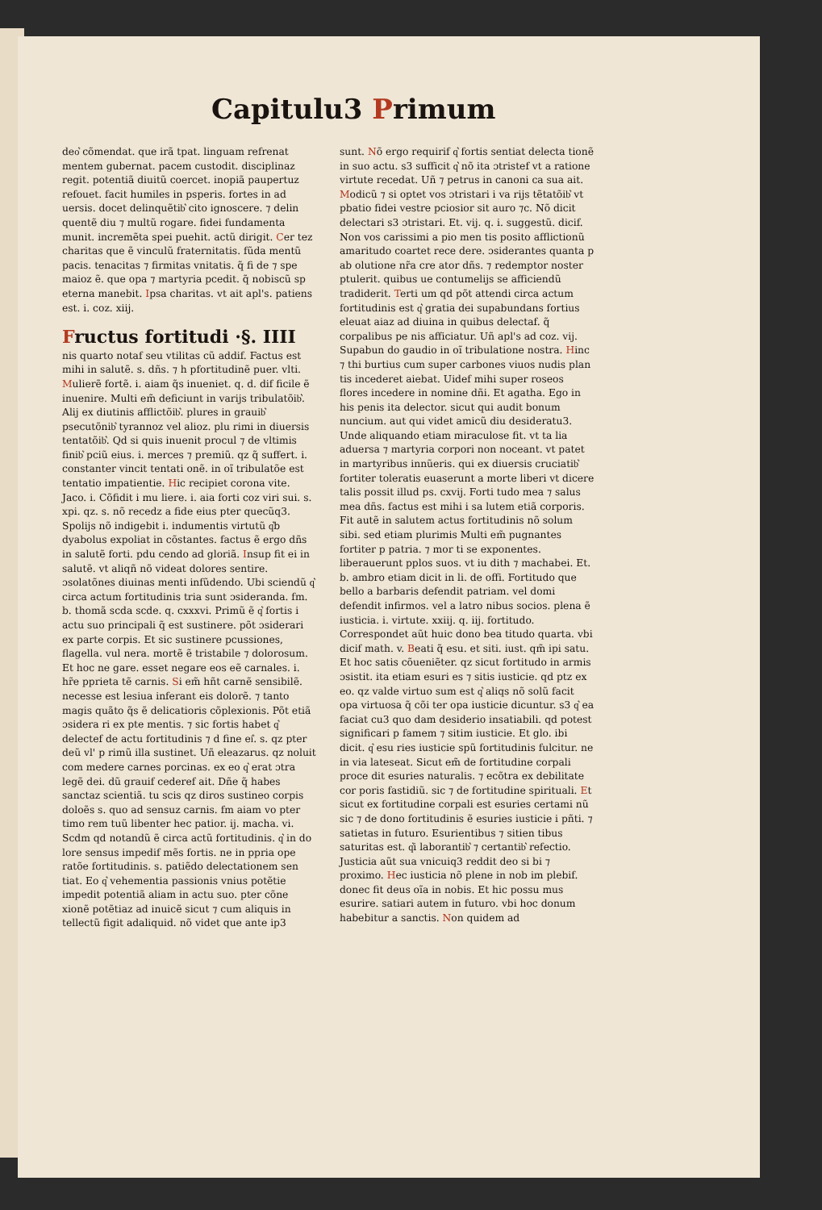Capitulu3 Primum
deo͛ cõmendat. que irã tpat. linguam refrenat mentem gubernat. pacem custodit. disciplinaz regit. potentiã diuitũ coercet. inopiã paupertuz refouet. facit humiles in psperis. fortes in ad uersis. docet delinquẽtib͛ cito ignoscere. ⁊ delin quentẽ diu ⁊ multũ rogare. fidei fundamenta munit. incremẽta spei puehit. actũ dirigit. Cer tez charitas que ẽ vinculũ fraternitatis. fũda mentũ pacis. tenacitas ⁊ firmitas vnitatis. q̃ fi de ⁊ spe maioz ẽ. que opa ⁊ martyria pcedit. q̃ nobiscũ sp eterna manebit. Ipsa charitas. vt ait apl's. patiens est. i. coz. xiij.
Fructus fortitudi ·§. IIII
nis quarto notaf seu vtilitas cũ addif. Factus est mihi in salutẽ. s. dñs. ⁊ h pfortitudinẽ puer. vlti. Mulierẽ fortẽ. i. aiam q̃s inueniet. q. d. dif ficile ẽ inuenire. Multi em̃ deficiunt in varijs tribulatõib͛. Alij ex diutinis afflictõib͛. plures in grauib͛ psecutõnib͛ tyrannoz vel alioz. plu rimi in diuersis tentatõib͛. Qd si quis inuenit procul ⁊ de vltimis finib͛ pciũ eius. i. merces ⁊ premiũ. qz q̃ suffert. i. constanter vincit tentati onẽ. in oĩ tribulatõe est tentatio impatientie. Hic recipiet corona vite. Jaco. i. Cõfidit i mu liere. i. aia forti coz viri sui. s. xpi. qz. s. nõ recedz a fide eius pter quecũq3. Spolijs nõ indigebit i. indumentis virtutũ q͛b dyabolus expoliat in cõstantes. factus ẽ ergo dñs in salutẽ forti. pdu cendo ad gloriã. Insup fit ei in salutẽ. vt aliqñ nõ videat dolores sentire. ɔsolatõnes diuinas menti infũdendo. Ubi sciendũ q͛ circa actum fortitudinis tria sunt ɔsideranda. fm. b. thomã scda scde. q. cxxxvi. Primũ ẽ q͛ fortis i actu suo principali q̃ est sustinere. põt ɔsiderari ex parte corpis. Et sic sustinere pcussiones, flagella. vul nera. mortẽ ẽ tristabile ⁊ dolorosum. Et hoc ne gare. esset negare eos eẽ carnales. i. hr̃e pprieta tẽ carnis. Si em̃ hñt carnẽ sensibilẽ. necesse est lesiua inferant eis dolorẽ. ⁊ tanto magis quãto q̃s ẽ delicatioris cõplexionis. Põt etiã ɔsidera ri ex pte mentis. ⁊ sic fortis habet q͛ delectef de actu fortitudinis ⁊ d fine ei͛. s. qz pter deũ vl' p rimũ illa sustinet. Uñ eleazarus. qz noluit com medere carnes porcinas. ex eo q͛ erat ɔtra legẽ dei. dũ grauif cederef ait. Dñe q̃ habes sanctaz scientiã. tu scis qz diros sustineo corpis doloẽs s. quo ad sensuz carnis. fm aiam vo pter timo rem tuũ libenter hec patior. ij. macha. vi. Scdm qd notandũ ẽ circa actũ fortitudinis. q͛ in do lore sensus impedif mẽs fortis. ne in ppria ope ratõe fortitudinis. s. patiẽdo delectationem sen tiat. Eo q͛ vehementia passionis vnius potẽtie impedit potentiã aliam in actu suo. pter cõne xionẽ potẽtiaz ad inuicẽ sicut ⁊ cum aliquis in tellectũ figit adaliquid. nõ videt que ante ip3
sunt. Nõ ergo requirif q͛ fortis sentiat delecta tionẽ in suo actu. s3 sufficit q͛ nõ ita ɔtristef vt a ratione virtute recedat. Uñ ⁊ petrus in canoni ca sua ait. Modicũ ⁊ si optet vos ɔtristari i va rijs tẽtatõib͛ vt pbatio fidei vestre pciosior sit auro ⁊c. Nõ dicit delectari s3 ɔtristari. Et. vij. q. i. suggestũ. dicif. Non vos carissimi a pio men tis posito afflictionũ amaritudo coartet rece dere. ɔsiderantes quanta p ab olutione nr̃a cre ator dñs. ⁊ redemptor noster ptulerit. quibus ue contumelijs se afficiendũ tradiderit. Terti um qd põt attendi circa actum fortitudinis est q͛ gratia dei supabundans fortius eleuat aiaz ad diuina in quibus delectaf. q̃ corpalibus pe nis afficiatur. Uñ apl's ad coz. vij. Supabun do gaudio in oĩ tribulatione nostra. Hinc ⁊ thi burtius cum super carbones viuos nudis plan tis incederet aiebat. Uidef mihi super roseos flores incedere in nomine dñi. Et agatha. Ego in his penis ita delector. sicut qui audit bonum nuncium. aut qui videt amicũ diu desideratu3. Unde aliquando etiam miraculose fit. vt ta lia aduersa ⁊ martyria corpori non noceant. vt patet in martyribus innũeris. qui ex diuersis cruciatib͛ fortiter toleratis euaserunt a morte liberi vt dicere talis possit illud ps. cxvij. Forti tudo mea ⁊ salus mea dñs. factus est mihi i sa lutem etiã corporis. Fit autẽ in salutem actus fortitudinis nõ solum sibi. sed etiam plurimis Multi em̃ pugnantes fortiter p patria. ⁊ mor ti se exponentes. liberauerunt pplos suos. vt iu dith ⁊ machabei. Et. b. ambro etiam dicit in li. de offi. Fortitudo que bello a barbaris defendit patriam. vel domi defendit infirmos. vel a latro nibus socios. plena ẽ iusticia. i. virtute. xxiij. q. iij. fortitudo. Correspondet aũt huic dono bea titudo quarta. vbi dicif math. v. Beati q̃ esu. et siti. iust. qm̃ ipi satu. Et hoc satis cõueniẽter. qz sicut fortitudo in armis ɔsistit. ita etiam esuri es ⁊ sitis iusticie. qd ptz ex eo. qz valde virtuo sum est q͛ aliqs nõ solũ facit opa virtuosa q̃ cõi ter opa iusticie dicuntur. s3 q͛ ea faciat cu3 quo dam desiderio insatiabili. qd potest significari p famem ⁊ sitim iusticie. Et glo. ibi dicit. q͛ esu ries iusticie spũ fortitudinis fulcitur. ne in via lateseat. Sicut em̃ de fortitudine corpali proce dit esuries naturalis. ⁊ ecõtra ex debilitate cor poris fastidiũ. sic ⁊ de fortitudine spirituali. Et sicut ex fortitudine corpali est esuries certami nũ sic ⁊ de dono fortitudinis ẽ esuries iusticie i pñti. ⁊ satietas in futuro. Esurientibus ⁊ sitien tibus saturitas est. q͛i laborantib͛ ⁊ certantib͛ refectio. Justicia aũt sua vnicuiq3 reddit deo si bi ⁊ proximo. Hec iusticia nõ plene in nob im plebif. donec fit deus oĩa in nobis. Et hic possu mus esurire. satiari autem in futuro. vbi hoc donum habebitur a sanctis. Non quidem ad